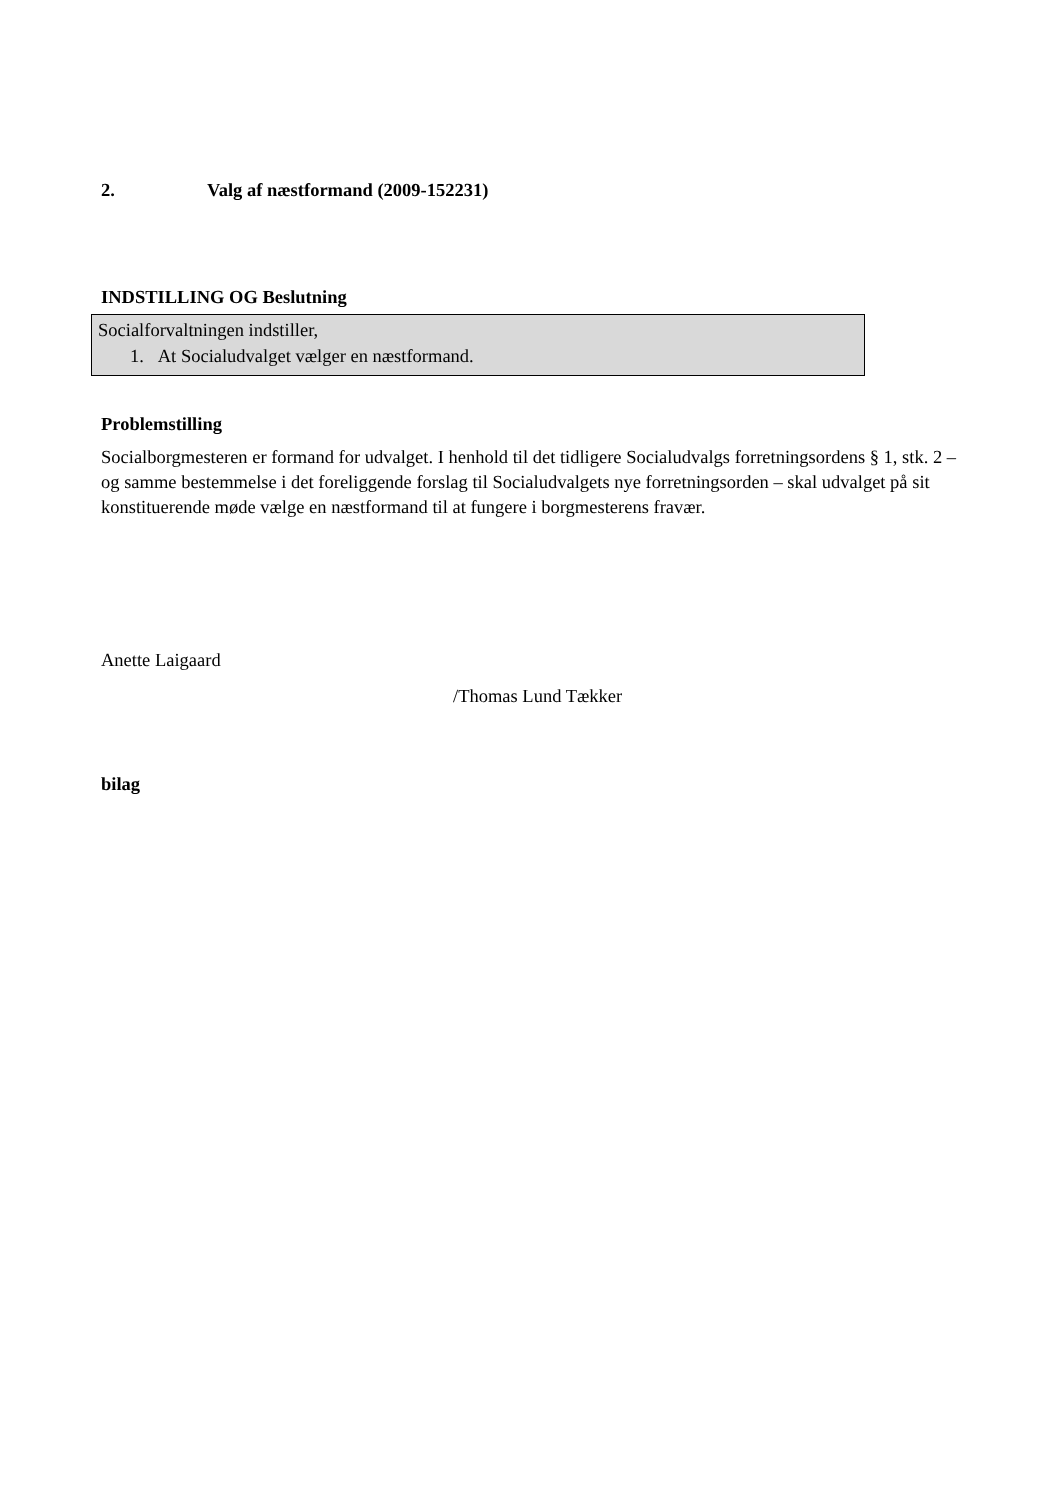2. Valg af næstformand (2009-152231)
INDSTILLING OG Beslutning
Socialforvaltningen indstiller,
1. At Socialudvalget vælger en næstformand.
Problemstilling
Socialborgmesteren er formand for udvalget. I henhold til det tidligere Socialudvalgs forretningsordens § 1, stk. 2 – og samme bestemmelse i det foreliggende forslag til Socialudvalgets nye forretningsorden – skal udvalget på sit konstituerende møde vælge en næstformand til at fungere i borgmesterens fravær.
Anette Laigaard
/Thomas Lund Tækker
bilag